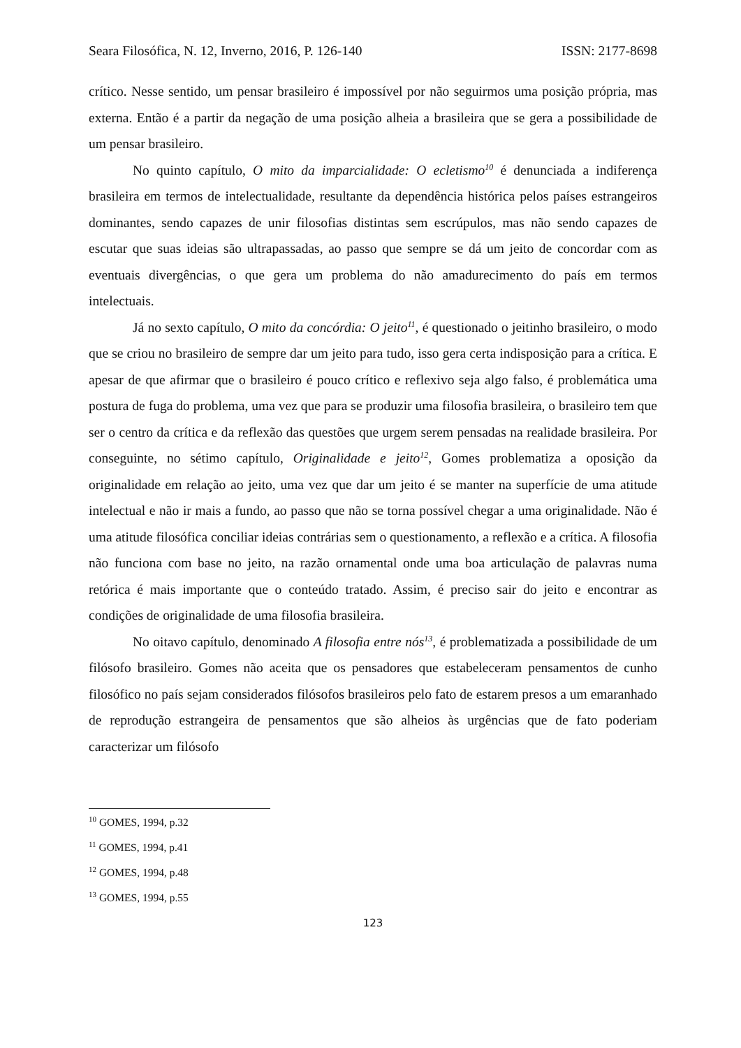Seara Filosófica, N. 12, Inverno, 2016, P. 126-140 ISSN: 2177-8698
crítico. Nesse sentido, um pensar brasileiro é impossível por não seguirmos uma posição própria, mas externa. Então é a partir da negação de uma posição alheia a brasileira que se gera a possibilidade de um pensar brasileiro.
No quinto capítulo, O mito da imparcialidade: O ecletismo<sup>10</sup> é denunciada a indiferença brasileira em termos de intelectualidade, resultante da dependência histórica pelos países estrangeiros dominantes, sendo capazes de unir filosofias distintas sem escrúpulos, mas não sendo capazes de escutar que suas ideias são ultrapassadas, ao passo que sempre se dá um jeito de concordar com as eventuais divergências, o que gera um problema do não amadurecimento do país em termos intelectuais.
Já no sexto capítulo, O mito da concórdia: O jeito<sup>11</sup>, é questionado o jeitinho brasileiro, o modo que se criou no brasileiro de sempre dar um jeito para tudo, isso gera certa indisposição para a crítica. E apesar de que afirmar que o brasileiro é pouco crítico e reflexivo seja algo falso, é problemática uma postura de fuga do problema, uma vez que para se produzir uma filosofia brasileira, o brasileiro tem que ser o centro da crítica e da reflexão das questões que urgem serem pensadas na realidade brasileira. Por conseguinte, no sétimo capítulo, Originalidade e jeito<sup>12</sup>, Gomes problematiza a oposição da originalidade em relação ao jeito, uma vez que dar um jeito é se manter na superfície de uma atitude intelectual e não ir mais a fundo, ao passo que não se torna possível chegar a uma originalidade. Não é uma atitude filosófica conciliar ideias contrárias sem o questionamento, a reflexão e a crítica. A filosofia não funciona com base no jeito, na razão ornamental onde uma boa articulação de palavras numa retórica é mais importante que o conteúdo tratado. Assim, é preciso sair do jeito e encontrar as condições de originalidade de uma filosofia brasileira.
No oitavo capítulo, denominado A filosofia entre nós<sup>13</sup>, é problematizada a possibilidade de um filósofo brasileiro. Gomes não aceita que os pensadores que estabeleceram pensamentos de cunho filosófico no país sejam considerados filósofos brasileiros pelo fato de estarem presos a um emaranhado de reprodução estrangeira de pensamentos que são alheios às urgências que de fato poderiam caracterizar um filósofo
<sup>10</sup> GOMES, 1994, p.32
<sup>11</sup> GOMES, 1994, p.41
<sup>12</sup> GOMES, 1994, p.48
<sup>13</sup> GOMES, 1994, p.55
123